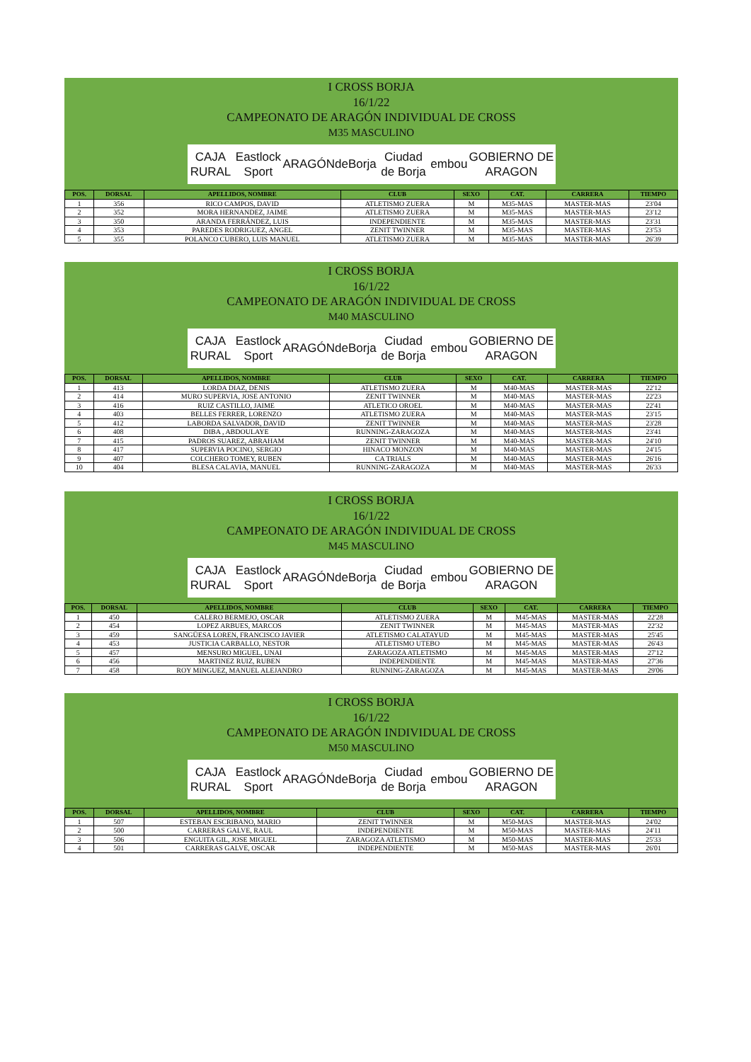I CROSS BORJA
16/1/22
CAMPEONATO DE ARAGÓN INDIVIDUAL DE CROSS
M35 MASCULINO
CAJA RURAL Eastlock Sport ARAGÓN deBorja Ciudad de Borja embou GOBIERNO DE ARAGON
| POS. | DORSAL | APELLIDOS, NOMBRE | CLUB | SEXO | CAT. | CARRERA | TIEMPO |
| --- | --- | --- | --- | --- | --- | --- | --- |
| 1 | 356 | RICO CAMPOS, DAVID | ATLETISMO ZUERA | M | M35-MAS | MASTER-MAS | 23'04 |
| 2 | 352 | MORA HERNANDEZ, JAIME | ATLETISMO ZUERA | M | M35-MAS | MASTER-MAS | 23'12 |
| 3 | 350 | ARANDA FERRÁNDEZ, LUIS | INDEPENDIENTE | M | M35-MAS | MASTER-MAS | 23'31 |
| 4 | 353 | PAREDES RODRIGUEZ, ANGEL | ZENIT TWINNER | M | M35-MAS | MASTER-MAS | 23'53 |
| 5 | 355 | POLANCO CUBERO, LUIS MANUEL | ATLETISMO ZUERA | M | M35-MAS | MASTER-MAS | 26'39 |
I CROSS BORJA
16/1/22
CAMPEONATO DE ARAGÓN INDIVIDUAL DE CROSS
M40 MASCULINO
CAJA RURAL Eastlock Sport ARAGÓN deBorja Ciudad de Borja embou GOBIERNO DE ARAGON
| POS. | DORSAL | APELLIDOS, NOMBRE | CLUB | SEXO | CAT. | CARRERA | TIEMPO |
| --- | --- | --- | --- | --- | --- | --- | --- |
| 1 | 413 | LORDA DIAZ, DENIS | ATLETISMO ZUERA | M | M40-MAS | MASTER-MAS | 22'12 |
| 2 | 414 | MURO SUPERVIA, JOSE ANTONIO | ZENIT TWINNER | M | M40-MAS | MASTER-MAS | 22'23 |
| 3 | 416 | RUIZ CASTILLO, JAIME | ATLETICO OROEL | M | M40-MAS | MASTER-MAS | 22'41 |
| 4 | 403 | BELLES FERRER, LORENZO | ATLETISMO ZUERA | M | M40-MAS | MASTER-MAS | 23'15 |
| 5 | 412 | LABORDA SALVADOR, DAVID | ZENIT TWINNER | M | M40-MAS | MASTER-MAS | 23'28 |
| 6 | 408 | DIBA , ABDOULAYE | RUNNING-ZARAGOZA | M | M40-MAS | MASTER-MAS | 23'41 |
| 7 | 415 | PADROS SUAREZ, ABRAHAM | ZENIT TWINNER | M | M40-MAS | MASTER-MAS | 24'10 |
| 8 | 417 | SUPERVIA POCINO, SERGIO | HINACO MONZON | M | M40-MAS | MASTER-MAS | 24'15 |
| 9 | 407 | COLCHERO TOMEY, RUBEN | CA TRIALS | M | M40-MAS | MASTER-MAS | 26'16 |
| 10 | 404 | BLESA CALAVIA, MANUEL | RUNNING-ZARAGOZA | M | M40-MAS | MASTER-MAS | 26'33 |
I CROSS BORJA
16/1/22
CAMPEONATO DE ARAGÓN INDIVIDUAL DE CROSS
M45 MASCULINO
CAJA RURAL Eastlock Sport ARAGÓN deBorja Ciudad de Borja embou GOBIERNO DE ARAGON
| POS. | DORSAL | APELLIDOS, NOMBRE | CLUB | SEXO | CAT. | CARRERA | TIEMPO |
| --- | --- | --- | --- | --- | --- | --- | --- |
| 1 | 450 | CALERO BERMEJO, OSCAR | ATLETISMO ZUERA | M | M45-MAS | MASTER-MAS | 22'28 |
| 2 | 454 | LOPEZ ARBUES, MARCOS | ZENIT TWINNER | M | M45-MAS | MASTER-MAS | 22'32 |
| 3 | 459 | SANGÜESA LOREN, FRANCISCO JAVIER | ATLETISMO CALATAYUD | M | M45-MAS | MASTER-MAS | 25'45 |
| 4 | 453 | JUSTICIA CARBALLO, NESTOR | ATLETISMO UTEBO | M | M45-MAS | MASTER-MAS | 26'43 |
| 5 | 457 | MENSURO MIGUEL, UNAI | ZARAGOZA ATLETISMO | M | M45-MAS | MASTER-MAS | 27'12 |
| 6 | 456 | MARTINEZ RUIZ, RUBEN | INDEPENDIENTE | M | M45-MAS | MASTER-MAS | 27'36 |
| 7 | 458 | ROY MINGUEZ, MANUEL ALEJANDRO | RUNNING-ZARAGOZA | M | M45-MAS | MASTER-MAS | 29'06 |
I CROSS BORJA
16/1/22
CAMPEONATO DE ARAGÓN INDIVIDUAL DE CROSS
M50 MASCULINO
CAJA RURAL Eastlock Sport ARAGÓN deBorja Ciudad de Borja embou GOBIERNO DE ARAGON
| POS. | DORSAL | APELLIDOS, NOMBRE | CLUB | SEXO | CAT. | CARRERA | TIEMPO |
| --- | --- | --- | --- | --- | --- | --- | --- |
| 1 | 507 | ESTEBAN ESCRIBANO, MARIO | ZENIT TWINNER | M | M50-MAS | MASTER-MAS | 24'02 |
| 2 | 500 | CARRERAS GALVE, RAUL | INDEPENDIENTE | M | M50-MAS | MASTER-MAS | 24'11 |
| 3 | 506 | ENGUITA GIL, JOSE MIGUEL | ZARAGOZA ATLETISMO | M | M50-MAS | MASTER-MAS | 25'33 |
| 4 | 501 | CARRERAS GALVE, OSCAR | INDEPENDIENTE | M | M50-MAS | MASTER-MAS | 26'01 |